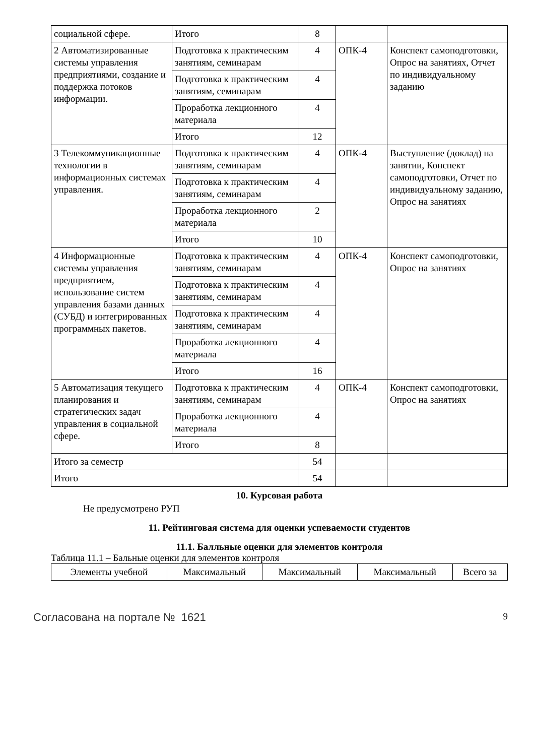| социальной сфере. | Итого | 8 | | |
| 2 Автоматизированные системы управления предприятиями, создание и поддержка потоков информации. | Подготовка к практическим занятиям, семинарам | 4 | ОПК-4 | Конспект самоподготовки, Опрос на занятиях, Отчет по индивидуальному заданию |
| | Подготовка к практическим занятиям, семинарам | 4 | | |
| | Проработка лекционного материала | 4 | | |
| | Итого | 12 | | |
| 3 Телекоммуникационные технологии в информационных системах управления. | Подготовка к практическим занятиям, семинарам | 4 | ОПК-4 | Выступление (доклад) на занятии, Конспект самоподготовки, Отчет по индивидуальному заданию, Опрос на занятиях |
| | Подготовка к практическим занятиям, семинарам | 4 | | |
| | Проработка лекционного материала | 2 | | |
| | Итого | 10 | | |
| 4 Информационные системы управления предприятием, использование систем управления базами данных (СУБД) и интегрированных программных пакетов. | Подготовка к практическим занятиям, семинарам | 4 | ОПК-4 | Конспект самоподготовки, Опрос на занятиях |
| | Подготовка к практическим занятиям, семинарам | 4 | | |
| | Подготовка к практическим занятиям, семинарам | 4 | | |
| | Проработка лекционного материала | 4 | | |
| | Итого | 16 | | |
| 5 Автоматизация текущего планирования и стратегических задач управления в социальной сфере. | Подготовка к практическим занятиям, семинарам | 4 | ОПК-4 | Конспект самоподготовки, Опрос на занятиях |
| | Проработка лекционного материала | 4 | | |
| | Итого | 8 | | |
| Итого за семестр | | 54 | | |
| Итого | | 54 | | |
10. Курсовая работа
Не предусмотрено РУП
11. Рейтинговая система для оценки успеваемости студентов
11.1. Балльные оценки для элементов контроля
Таблица 11.1 – Бальные оценки для элементов контроля
| Элементы учебной | Максимальный | Максимальный | Максимальный | Всего за |
| --- | --- | --- | --- | --- |
Согласована на портале № 1621 9